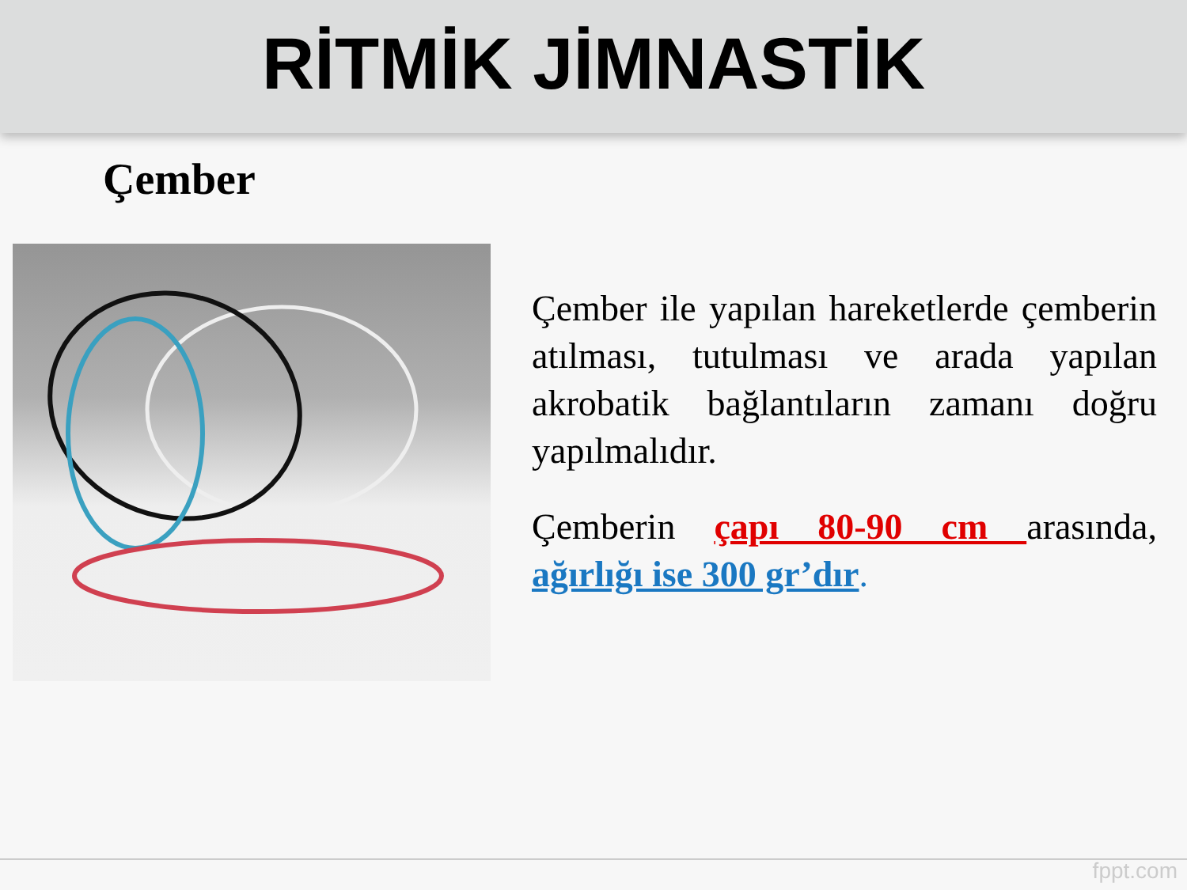RİTMİK JİMNASTİK
Çember
Çember ile yapılan hareketlerde çemberin atılması, tutulması ve arada yapılan akrobatik bağlantıların zamanı doğru yapılmalıdır.
Çemberin çapı 80-90 cm arasında, ağırlığı ise 300 gr’dır.
fppt.com